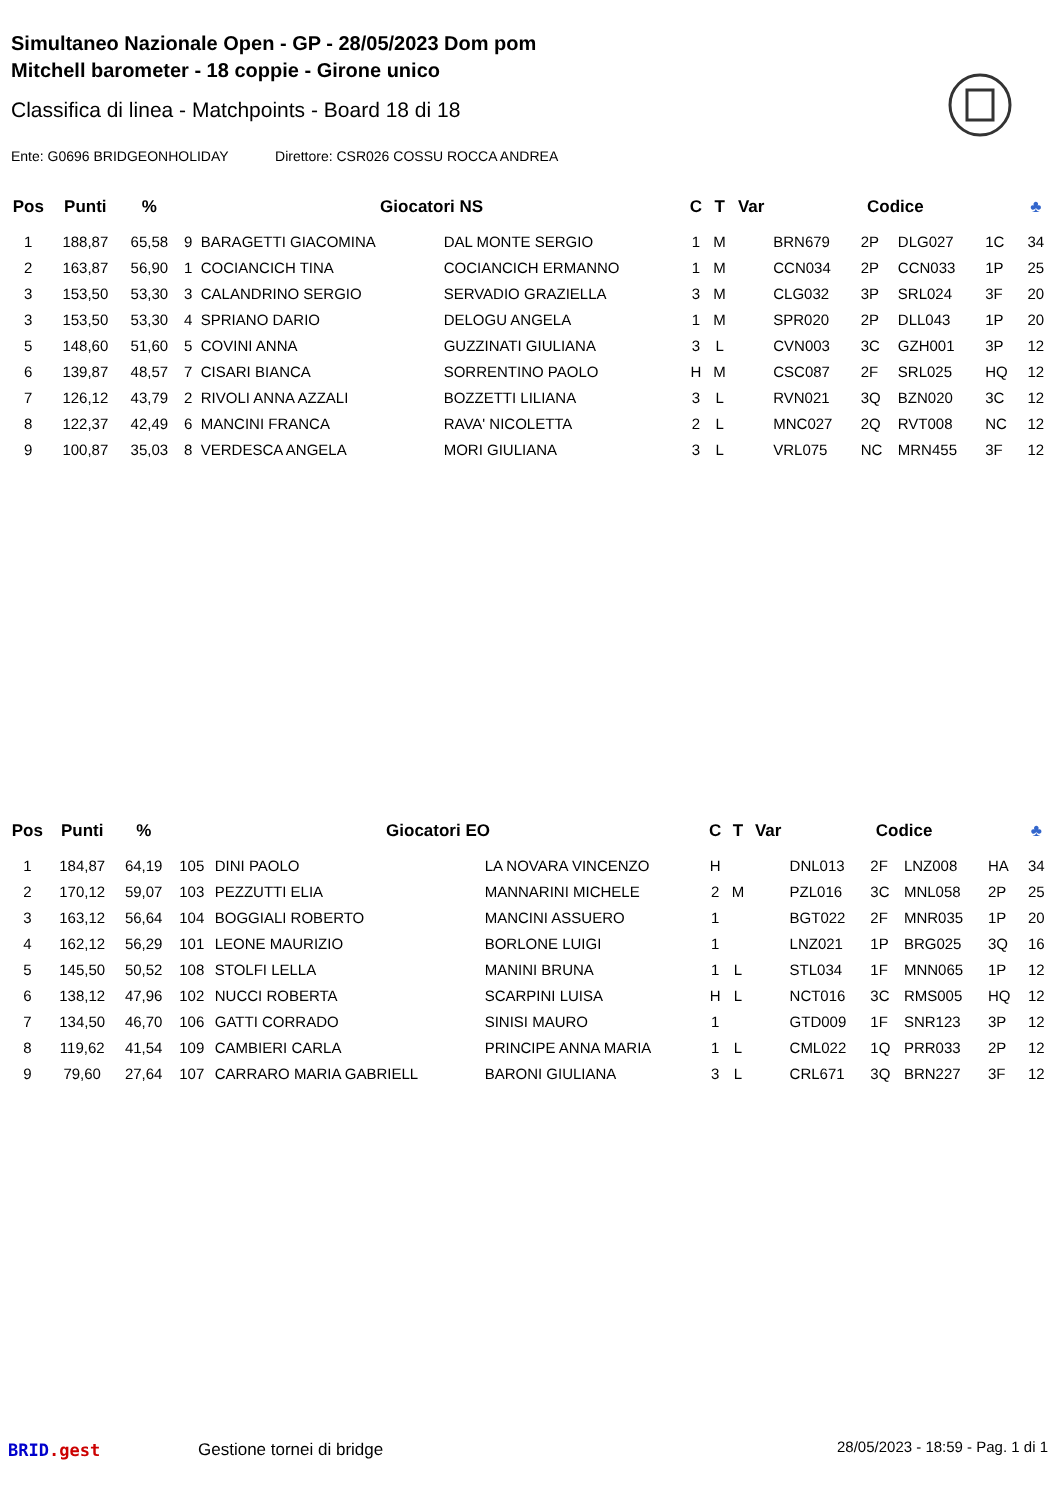Simultaneo Nazionale Open - GP - 28/05/2023 Dom pom
Mitchell barometer - 18 coppie - Girone unico
Classifica di linea - Matchpoints - Board 18 di 18
Ente: G0696 BRIDGEONHOLIDAY Direttore: CSR026 COSSU ROCCA ANDREA
| Pos | Punti | % | Giocatori NS | | | C | T | Var | Codice | | | | ♣ |
| --- | --- | --- | --- | --- | --- | --- | --- | --- | --- | --- | --- | --- | --- |
| 1 | 188,87 | 65,58 | 9 | BARAGETTI GIACOMINA | DAL MONTE SERGIO | 1 | M | | BRN679 | 2P | DLG027 | 1C | 34 |
| 2 | 163,87 | 56,90 | 1 | COCIANCICH TINA | COCIANCICH ERMANNO | 1 | M | | CCN034 | 2P | CCN033 | 1P | 25 |
| 3 | 153,50 | 53,30 | 3 | CALANDRINO SERGIO | SERVADIO GRAZIELLA | 3 | M | | CLG032 | 3P | SRL024 | 3F | 20 |
| 3 | 153,50 | 53,30 | 4 | SPRIANO DARIO | DELOGU ANGELA | 1 | M | | SPR020 | 2P | DLL043 | 1P | 20 |
| 5 | 148,60 | 51,60 | 5 | COVINI ANNA | GUZZINATI GIULIANA | 3 | L | | CVN003 | 3C | GZH001 | 3P | 12 |
| 6 | 139,87 | 48,57 | 7 | CISARI BIANCA | SORRENTINO PAOLO | H | M | | CSC087 | 2F | SRL025 | HQ | 12 |
| 7 | 126,12 | 43,79 | 2 | RIVOLI ANNA AZZALI | BOZZETTI LILIANA | 3 | L | | RVN021 | 3Q | BZN020 | 3C | 12 |
| 8 | 122,37 | 42,49 | 6 | MANCINI FRANCA | RAVA' NICOLETTA | 2 | L | | MNC027 | 2Q | RVT008 | NC | 12 |
| 9 | 100,87 | 35,03 | 8 | VERDESCA ANGELA | MORI GIULIANA | 3 | L | | VRL075 | NC | MRN455 | 3F | 12 |
| Pos | Punti | % | Giocatori EO | | | C | T | Var | Codice | | | | ♣ |
| --- | --- | --- | --- | --- | --- | --- | --- | --- | --- | --- | --- | --- | --- |
| 1 | 184,87 | 64,19 | 105 | DINI PAOLO | LA NOVARA VINCENZO | H | | | DNL013 | 2F | LNZ008 | HA | 34 |
| 2 | 170,12 | 59,07 | 103 | PEZZUTTI ELIA | MANNARINI MICHELE | 2 | M | | PZL016 | 3C | MNL058 | 2P | 25 |
| 3 | 163,12 | 56,64 | 104 | BOGGIALI ROBERTO | MANCINI ASSUERO | 1 | | | BGT022 | 2F | MNR035 | 1P | 20 |
| 4 | 162,12 | 56,29 | 101 | LEONE MAURIZIO | BORLONE LUIGI | 1 | | | LNZ021 | 1P | BRG025 | 3Q | 16 |
| 5 | 145,50 | 50,52 | 108 | STOLFI LELLA | MANINI BRUNA | 1 | L | | STL034 | 1F | MNN065 | 1P | 12 |
| 6 | 138,12 | 47,96 | 102 | NUCCI ROBERTA | SCARPINI LUISA | H | L | | NCT016 | 3C | RMS005 | HQ | 12 |
| 7 | 134,50 | 46,70 | 106 | GATTI CORRADO | SINISI MAURO | 1 | | | GTD009 | 1F | SNR123 | 3P | 12 |
| 8 | 119,62 | 41,54 | 109 | CAMBIERI CARLA | PRINCIPE ANNA MARIA | 1 | L | | CML022 | 1Q | PRR033 | 2P | 12 |
| 9 | 79,60 | 27,64 | 107 | CARRARO MARIA GABRIELL | BARONI GIULIANA | 3 | L | | CRL671 | 3Q | BRN227 | 3F | 12 |
BRID.gest Gestione tornei di bridge
28/05/2023 - 18:59 - Pag. 1 di 1